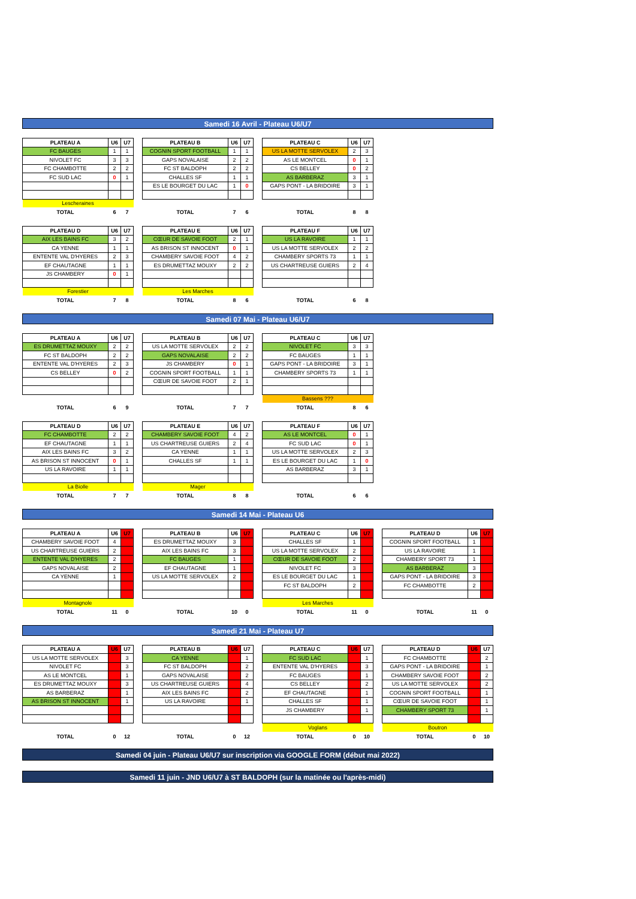Samedi 16 Avril - Plateau U6/U7
| PLATEAU A | U6 | U7 |
| --- | --- | --- |
| FC BAUGES | 1 | 1 |
| NIVOLET FC | 3 | 3 |
| FC CHAMBOTTE | 2 | 2 |
| FC SUD LAC | 0 | 1 |
| Lescheraines | | |
| TOTAL | 6 | 7 |
| PLATEAU B | U6 | U7 |
| --- | --- | --- |
| COGNIN SPORT FOOTBALL | 1 | 1 |
| GAPS NOVALAISE | 2 | 2 |
| FC ST BALDOPH | 2 | 2 |
| CHALLES SF | 1 | 1 |
| ES LE BOURGET DU LAC | 1 | 0 |
| TOTAL | 7 | 6 |
| PLATEAU C | U6 | U7 |
| --- | --- | --- |
| US LA MOTTE SERVOLEX | 2 | 3 |
| AS LE MONTCEL | 0 | 1 |
| CS BELLEY | 0 | 2 |
| AS BARBERAZ | 3 | 1 |
| GAPS PONT - LA BRIDOIRE | 3 | 1 |
| TOTAL | 8 | 8 |
| PLATEAU D | U6 | U7 |
| --- | --- | --- |
| AIX LES BAINS FC | 3 | 2 |
| CA YENNE | 1 | 1 |
| ENTENTE VAL D'HYERES | 2 | 3 |
| EF CHAUTAGNE | 1 | 1 |
| JS CHAMBERY | 0 | 1 |
| Forestier | | |
| TOTAL | 7 | 8 |
| PLATEAU E | U6 | U7 |
| --- | --- | --- |
| CŒUR DE SAVOIE FOOT | 2 | 1 |
| AS BRISON ST INNOCENT | 0 | 1 |
| CHAMBERY SAVOIE FOOT | 4 | 2 |
| ES DRUMETTAZ MOUXY | 2 | 2 |
| Les Marches | | |
| TOTAL | 8 | 6 |
| PLATEAU F | U6 | U7 |
| --- | --- | --- |
| US LA RAVOIRE | 1 | 1 |
| US LA MOTTE SERVOLEX | 2 | 2 |
| CHAMBERY SPORTS 73 | 1 | 1 |
| US CHARTREUSE GUIERS | 2 | 4 |
| TOTAL | 6 | 8 |
Samedi 07 Mai - Plateau U6/U7
| PLATEAU A | U6 | U7 |
| --- | --- | --- |
| ES DRUMETTAZ MOUXY | 2 | 2 |
| FC ST BALDOPH | 2 | 2 |
| ENTENTE VAL D'HYERES | 2 | 3 |
| CS BELLEY | 0 | 2 |
| TOTAL | 6 | 9 |
| PLATEAU B | U6 | U7 |
| --- | --- | --- |
| US LA MOTTE SERVOLEX | 2 | 2 |
| GAPS NOVALAISE | 2 | 2 |
| JS CHAMBERY | 0 | 1 |
| COGNIN SPORT FOOTBALL | 1 | 1 |
| CŒUR DE SAVOIE FOOT | 2 | 1 |
| TOTAL | 7 | 7 |
| PLATEAU C | U6 | U7 |
| --- | --- | --- |
| NIVOLET FC | 3 | 3 |
| FC BAUGES | 1 | 1 |
| GAPS PONT - LA BRIDOIRE | 3 | 1 |
| CHAMBERY SPORTS 73 | 1 | 1 |
| Bassens ??? | | |
| TOTAL | 8 | 6 |
| PLATEAU D | U6 | U7 |
| --- | --- | --- |
| FC CHAMBOTTE | 2 | 2 |
| EF CHAUTAGNE | 1 | 1 |
| AIX LES BAINS FC | 3 | 2 |
| AS BRISON ST INNOCENT | 0 | 1 |
| US LA RAVOIRE | 1 | 1 |
| La Biolle | | |
| TOTAL | 7 | 7 |
| PLATEAU E | U6 | U7 |
| --- | --- | --- |
| CHAMBERY SAVOIE FOOT | 4 | 2 |
| US CHARTREUSE GUIERS | 2 | 4 |
| CA YENNE | 1 | 1 |
| CHALLES SF | 1 | 1 |
| Mager | | |
| TOTAL | 8 | 8 |
| PLATEAU F | U6 | U7 |
| --- | --- | --- |
| AS LE MONTCEL | 0 | 1 |
| FC SUD LAC | 0 | 1 |
| US LA MOTTE SERVOLEX | 2 | 3 |
| ES LE BOURGET DU LAC | 1 | 0 |
| AS BARBERAZ | 3 | 1 |
| TOTAL | 6 | 6 |
Samedi 14 Mai - Plateau U6
| PLATEAU A | U6 | U7 |
| --- | --- | --- |
| CHAMBERY SAVOIE FOOT | 4 | |
| US CHARTREUSE GUIERS | 2 | |
| ENTENTE VAL D'HYERES | 2 | |
| GAPS NOVALAISE | 2 | |
| CA YENNE | 1 | |
| Montagnole | | |
| TOTAL | 11 | 0 |
| PLATEAU B | U6 | U7 |
| --- | --- | --- |
| ES DRUMETTAZ MOUXY | 3 | |
| AIX LES BAINS FC | 3 | |
| FC BAUGES | 1 | |
| EF CHAUTAGNE | 1 | |
| US LA MOTTE SERVOLEX | 2 | |
| TOTAL | 10 | 0 |
| PLATEAU C | U6 | U7 |
| --- | --- | --- |
| CHALLES SF | 1 | |
| US LA MOTTE SERVOLEX | 2 | |
| CŒUR DE SAVOIE FOOT | 2 | |
| NIVOLET FC | 3 | |
| ES LE BOURGET DU LAC | 1 | |
| FC ST BALDOPH | 2 | |
| Les Marches | | |
| TOTAL | 11 | 0 |
| PLATEAU D | U6 | U7 |
| --- | --- | --- |
| COGNIN SPORT FOOTBALL | 1 | |
| US LA RAVOIRE | 1 | |
| CHAMBERY SPORT 73 | 1 | |
| AS BARBERAZ | 3 | |
| GAPS PONT - LA BRIDOIRE | 3 | |
| FC CHAMBOTTE | 2 | |
| TOTAL | 11 | 0 |
Samedi 21 Mai - Plateau U7
| PLATEAU A | U6 | U7 |
| --- | --- | --- |
| US LA MOTTE SERVOLEX | | 3 |
| NIVOLET FC | | 3 |
| AS LE MONTCEL | | 1 |
| ES DRUMETTAZ MOUXY | | 3 |
| AS BARBERAZ | | 1 |
| AS BRISON ST INNOCENT | | 1 |
| TOTAL | 0 | 12 |
| PLATEAU B | U6 | U7 |
| --- | --- | --- |
| CA YENNE | | 1 |
| FC ST BALDOPH | | 2 |
| GAPS NOVALAISE | | 2 |
| US CHARTREUSE GUIERS | | 4 |
| AIX LES BAINS FC | | 2 |
| US LA RAVOIRE | | 1 |
| TOTAL | 0 | 12 |
| PLATEAU C | U6 | U7 |
| --- | --- | --- |
| FC SUD LAC | | 1 |
| ENTENTE VAL D'HYERES | | 3 |
| FC BAUGES | | 1 |
| CS BELLEY | | 2 |
| EF CHAUTAGNE | | 1 |
| CHALLES SF | | 1 |
| JS CHAMBERY | | 1 |
| Voglans | | |
| TOTAL | 0 | 10 |
| PLATEAU D | U6 | U7 |
| --- | --- | --- |
| FC CHAMBOTTE | | 2 |
| GAPS PONT - LA BRIDOIRE | | 1 |
| CHAMBERY SAVOIE FOOT | | 2 |
| US LA MOTTE SERVOLEX | | 2 |
| COGNIN SPORT FOOTBALL | | 1 |
| CŒUR DE SAVOIE FOOT | | 1 |
| CHAMBERY SPORT 73 | | 1 |
| Boutron | | |
| TOTAL | 0 | 10 |
Samedi 04 juin - Plateau U6/U7 sur inscription via GOOGLE FORM (début mai 2022)
Samedi 11 juin - JND U6/U7 à ST BALDOPH (sur la matinée ou l'après-midi)